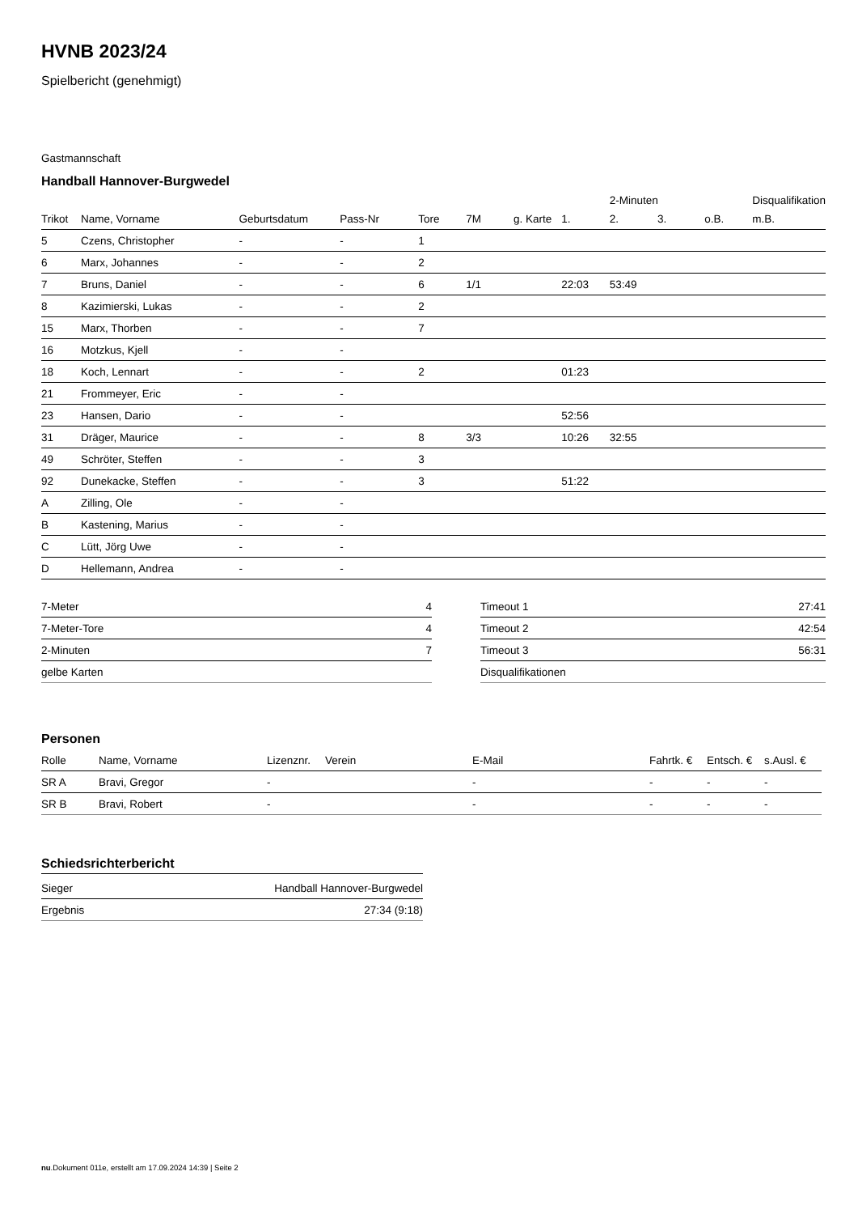HVNB 2023/24
Spielbericht (genehmigt)
Gastmannschaft
Handball Hannover-Burgwedel
| | | | | | | | | 2-Minuten | | | Disqualifikation |
| --- | --- | --- | --- | --- | --- | --- | --- | --- | --- | --- | --- |
| Trikot | Name, Vorname | Geburtsdatum | Pass-Nr | Tore | 7M | g. Karte | 1. | 2. | 3. | o.B. | m.B. |
| 5 | Czens, Christopher | - | - | 1 | | | | | | | |
| 6 | Marx, Johannes | - | - | 2 | | | | | | | |
| 7 | Bruns, Daniel | - | - | 6 | 1/1 | | 22:03 | 53:49 | | | |
| 8 | Kazimierski, Lukas | - | - | 2 | | | | | | | |
| 15 | Marx, Thorben | - | - | 7 | | | | | | | |
| 16 | Motzkus, Kjell | - | - | | | | | | | | |
| 18 | Koch, Lennart | - | - | 2 | | | 01:23 | | | | |
| 21 | Frommeyer, Eric | - | - | | | | | | | | |
| 23 | Hansen, Dario | - | - | | | | 52:56 | | | | |
| 31 | Dräger, Maurice | - | - | 8 | 3/3 | | 10:26 | 32:55 | | | |
| 49 | Schröter, Steffen | - | - | 3 | | | | | | | |
| 92 | Dunekacke, Steffen | - | - | 3 | | | 51:22 | | | | |
| A | Zilling, Ole | - | - | | | | | | | | |
| B | Kastening, Marius | - | - | | | | | | | | |
| C | Lütt, Jörg Uwe | - | - | | | | | | | | |
| D | Hellemann, Andrea | - | - | | | | | | | | |
| 7-Meter | 4 |
| 7-Meter-Tore | 4 |
| 2-Minuten | 7 |
| gelbe Karten | |
| Timeout 1 | 27:41 |
| Timeout 2 | 42:54 |
| Timeout 3 | 56:31 |
| Disqualifikationen | |
Personen
| Rolle | Name, Vorname | Lizenznr. | Verein | E-Mail | Fahrtk. € | Entsch. € | s.Ausl. € |
| --- | --- | --- | --- | --- | --- | --- | --- |
| SR A | Bravi, Gregor | - | | - | - | - | - |
| SR B | Bravi, Robert | - | | - | - | - | - |
Schiedsrichterbericht
| Sieger | Handball Hannover-Burgwedel |
| Ergebnis | 27:34 (9:18) |
nu.Dokument 011e, erstellt am 17.09.2024 14:39 | Seite 2